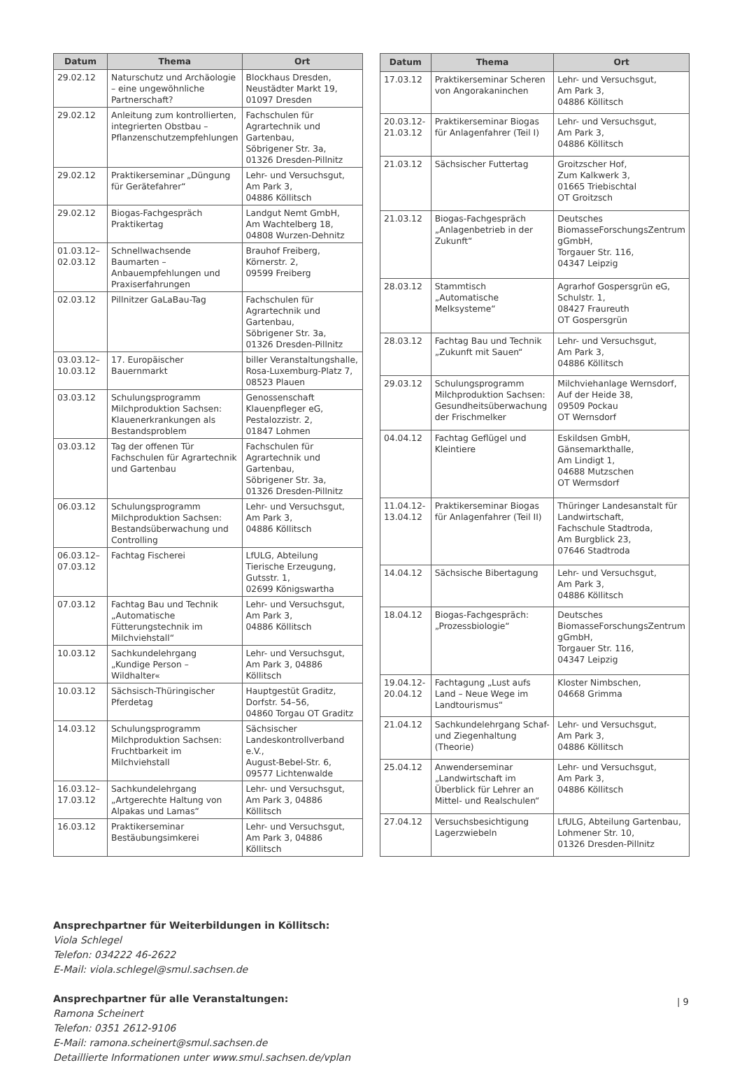| Datum | Thema | Ort |
| --- | --- | --- |
| 29.02.12 | Naturschutz und Archäologie – eine ungewöhnliche Partnerschaft? | Blockhaus Dresden, Neustädter Markt 19, 01097 Dresden |
| 29.02.12 | Anleitung zum kontrollierten, integrierten Obstbau – Pflanzenschutzempfehlungen | Fachschulen für Agrartechnik und Gartenbau, Söbrigener Str. 3a, 01326 Dresden-Pillnitz |
| 29.02.12 | Praktikerseminar „Düngung für Gerätefahrer“ | Lehr- und Versuchsgut, Am Park 3, 04886 Köllitsch |
| 29.02.12 | Biogas-Fachgespräch Praktikertag | Landgut Nemt GmbH, Am Wachtelberg 18, 04808 Wurzen-Dehnitz |
| 01.03.12– 02.03.12 | Schnellwachsende Baumarten – Anbauempfehlungen und Praxiserfahrungen | Brauhof Freiberg, Körnerstr. 2, 09599 Freiberg |
| 02.03.12 | Pillnitzer GaLaBau-Tag | Fachschulen für Agrartechnik und Gartenbau, Söbrigener Str. 3a, 01326 Dresden-Pillnitz |
| 03.03.12– 10.03.12 | 17. Europäischer Bauernmarkt | biller Veranstaltungshalle, Rosa-Luxemburg-Platz 7, 08523 Plauen |
| 03.03.12 | Schulungsprogramm Milchproduktion Sachsen: Klauenerkrankungen als Bestandsproblem | Genossenschaft Klauenpfleger eG, Pestalozzistr. 2, 01847 Lohmen |
| 03.03.12 | Tag der offenen Tür Fachschulen für Agrartechnik und Gartenbau | Fachschulen für Agrartechnik und Gartenbau, Söbrigener Str. 3a, 01326 Dresden-Pillnitz |
| 06.03.12 | Schulungsprogramm Milchproduktion Sachsen: Bestandsüberwachung und Controlling | Lehr- und Versuchsgut, Am Park 3, 04886 Köllitsch |
| 06.03.12– 07.03.12 | Fachtag Fischerei | LfULG, Abteilung Tierische Erzeugung, Gutsstr. 1, 02699 Königswartha |
| 07.03.12 | Fachtag Bau und Technik „Automatische Fütterungstechnik im Milchviehstall“ | Lehr- und Versuchsgut, Am Park 3, 04886 Köllitsch |
| 10.03.12 | Sachkundelehrgang „Kundige Person – Wildhalter« | Lehr- und Versuchsgut, Am Park 3, 04886 Köllitsch |
| 10.03.12 | Sächsisch-Thüringischer Pferdetag | Hauptgestüt Graditz, Dorfstr. 54–56, 04860 Torgau OT Graditz |
| 14.03.12 | Schulungsprogramm Milchproduktion Sachsen: Fruchtbarkeit im Milchviehstall | Sächsischer Landeskontrollverband e.V., August-Bebel-Str. 6, 09577 Lichtenwalde |
| 16.03.12– 17.03.12 | Sachkundelehrgang „Artgerechte Haltung von Alpakas und Lamas“ | Lehr- und Versuchsgut, Am Park 3, 04886 Köllitsch |
| 16.03.12 | Praktikerseminar Bestäubungsimkerei | Lehr- und Versuchsgut, Am Park 3, 04886 Köllitsch |
| Datum | Thema | Ort |
| --- | --- | --- |
| 17.03.12 | Praktikerseminar Scheren von Angorakaninchen | Lehr- und Versuchsgut, Am Park 3, 04886 Köllitsch |
| 20.03.12- 21.03.12 | Praktikerseminar Biogas für Anlagenfahrer (Teil I) | Lehr- und Versuchsgut, Am Park 3, 04886 Köllitsch |
| 21.03.12 | Sächsischer Futtertag | Groitzscher Hof, Zum Kalkwerk 3, 01665 Triebischtal OT Groitzsch |
| 21.03.12 | Biogas-Fachgespräch „Anlagenbetrieb in der Zukunft“ | Deutsches BiomasseForschungsZentrum gGmbH, Torgauer Str. 116, 04347 Leipzig |
| 28.03.12 | Stammtisch „Automatische Melksysteme“ | Agrarhof Gospersgrün eG, Schulstr. 1, 08427 Fraureuth OT Gospersgrün |
| 28.03.12 | Fachtag Bau und Technik „Zukunft mit Sauen“ | Lehr- und Versuchsgut, Am Park 3, 04886 Köllitsch |
| 29.03.12 | Schulungsprogramm Milchproduktion Sachsen: Gesundheitsüberwachung der Frischmelker | Milchviehanlage Wernsdorf, Auf der Heide 38, 09509 Pockau OT Wernsdorf |
| 04.04.12 | Fachtag Geflügel und Kleintiere | Eskildsen GmbH, Gänsemarkthalle, Am Lindigt 1, 04688 Mutzschen OT Wermsdorf |
| 11.04.12- 13.04.12 | Praktikerseminar Biogas für Anlagenfahrer (Teil II) | Thüringer Landesanstalt für Landwirtschaft, Fachschule Stadtroda, Am Burgblick 23, 07646 Stadtroda |
| 14.04.12 | Sächsische Bibertagung | Lehr- und Versuchsgut, Am Park 3, 04886 Köllitsch |
| 18.04.12 | Biogas-Fachgespräch: „Prozessbiologie“ | Deutsches BiomasseForschungsZentrum gGmbH, Torgauer Str. 116, 04347 Leipzig |
| 19.04.12- 20.04.12 | Fachtagung „Lust aufs Land – Neue Wege im Landtourismus“ | Kloster Nimbschen, 04668 Grimma |
| 21.04.12 | Sachkundelehrgang Schaf- und Ziegenhaltung (Theorie) | Lehr- und Versuchsgut, Am Park 3, 04886 Köllitsch |
| 25.04.12 | Anwenderseminar „Landwirtschaft im Überblick für Lehrer an Mittel- und Realschulen“ | Lehr- und Versuchsgut, Am Park 3, 04886 Köllitsch |
| 27.04.12 | Versuchsbesichtigung Lagerzwiebeln | LfULG, Abteilung Gartenbau, Lohmener Str. 10, 01326 Dresden-Pillnitz |
Ansprechpartner für Weiterbildungen in Köllitsch:
Viola Schlegel
Telefon: 034222 46-2622
E-Mail: viola.schlegel@smul.sachsen.de
Ansprechpartner für alle Veranstaltungen:
Ramona Scheinert
Telefon: 0351 2612-9106
E-Mail: ramona.scheinert@smul.sachsen.de
Detaillierte Informationen unter www.smul.sachsen.de/vplan
| 9